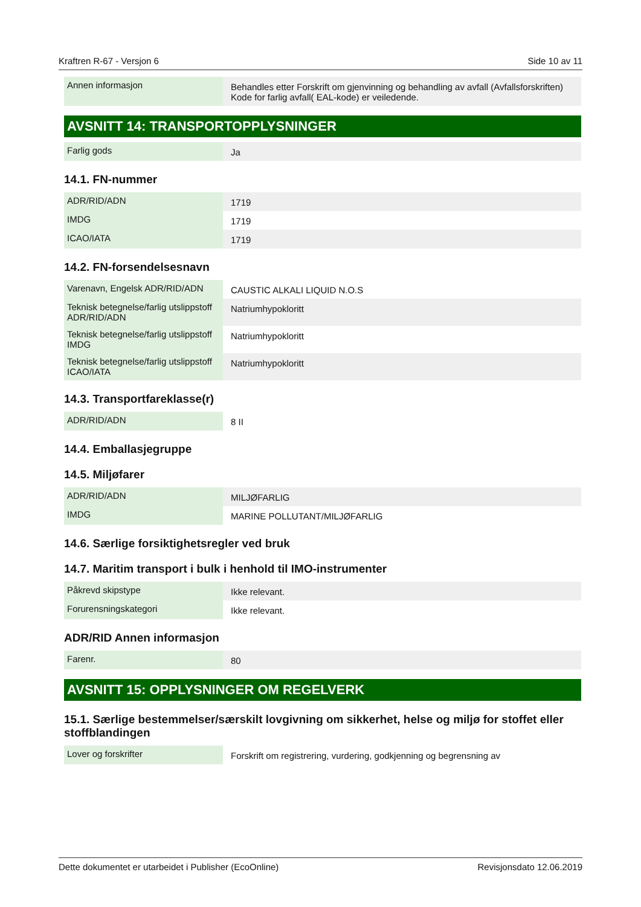Kraftren R-67 - Versjon 6 Side 10 av 11
| Annen informasjon | Behandles etter Forskrift om gjenvinning og behandling av avfall (Avfallsforskriften) Kode for farlig avfall( EAL-kode) er veiledende. |
AVSNITT 14: TRANSPORTOPPLYSNINGER
| Farlig gods | Ja |
14.1. FN-nummer
| ADR/RID/ADN | 1719 |
| IMDG | 1719 |
| ICAO/IATA | 1719 |
14.2. FN-forsendelsesnavn
| Varenavn, Engelsk ADR/RID/ADN | CAUSTIC ALKALI LIQUID N.O.S |
| Teknisk betegnelse/farlig utslippstoff ADR/RID/ADN | Natriumhypokloritt |
| Teknisk betegnelse/farlig utslippstoff IMDG | Natriumhypokloritt |
| Teknisk betegnelse/farlig utslippstoff ICAO/IATA | Natriumhypokloritt |
14.3. Transportfareklasse(r)
| ADR/RID/ADN | 8 II |
14.4. Emballasjegruppe
14.5. Miljøfarer
| ADR/RID/ADN | MILJØFARLIG |
| IMDG | MARINE POLLUTANT/MILJØFARLIG |
14.6. Særlige forsiktighetsregler ved bruk
14.7. Maritim transport i bulk i henhold til IMO-instrumenter
| Påkrevd skipstype | Ikke relevant. |
| Forurensningskategori | Ikke relevant. |
ADR/RID Annen informasjon
| Farenr. | 80 |
AVSNITT 15: OPPLYSNINGER OM REGELVERK
15.1. Særlige bestemmelser/særskilt lovgivning om sikkerhet, helse og miljø for stoffet eller stoffblandingen
| Lover og forskrifter | Forskrift om registrering, vurdering, godkjenning og begrensning av |
Dette dokumentet er utarbeidet i Publisher (EcoOnline) Revisjonsdato 12.06.2019